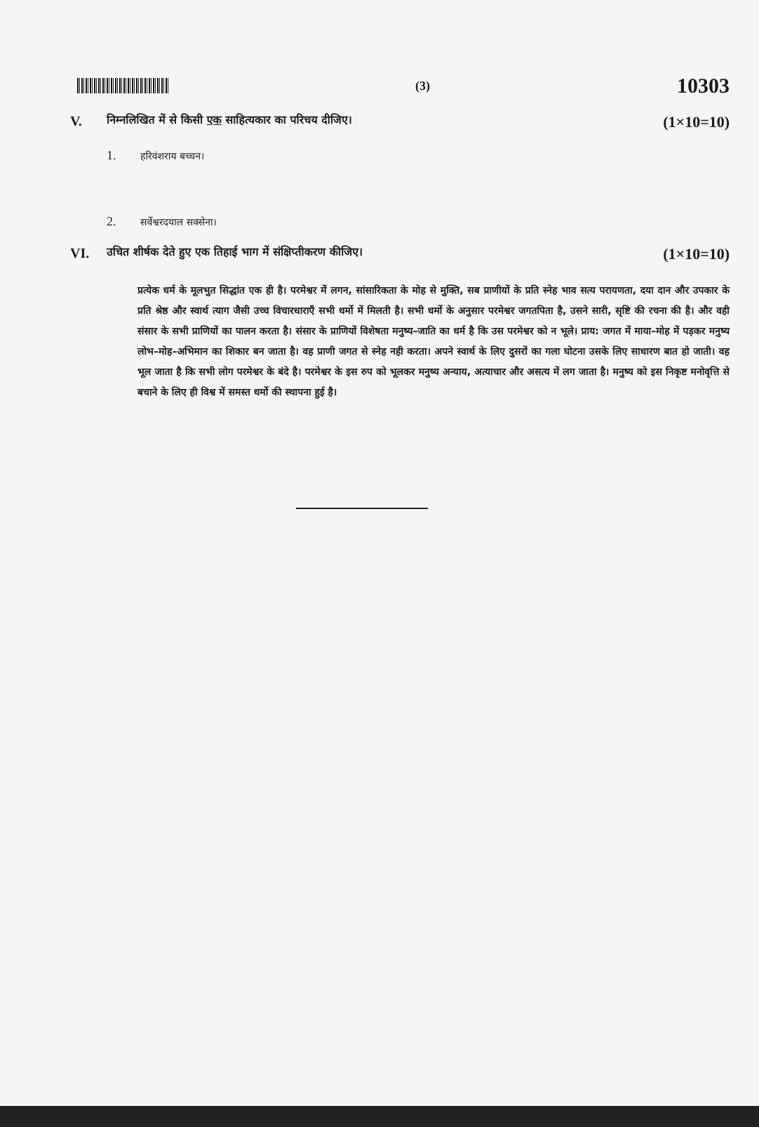(3)
10303
V.
निम्नलिखित में से किसी एक साहित्यकार का परिचय दीजिए।
(1×10=10)
1. हरिवंशराय बच्चन।
2. सर्वेश्वरदयाल सक्सेना।
VI.
उचित शीर्षक देते हुए एक तिहाई भाग में संक्षिप्तीकरण कीजिए।
(1×10=10)
प्रत्येक धर्म के मूलभुत सिद्धांत एक ही है। परमेश्वर में लगन, सांसारिकता के मोह से मुक्ति, सब प्राणीयों के प्रति स्नेह भाव सत्य परायणता, दया दान और उपकार के प्रति श्रेष्ठ और स्वार्थ त्याग जैसी उच्च विचारधाराएँ सभी धर्मो में मिलती है। सभी धर्मो के अनुसार परमेश्वर जगतपिता है, उसने सारी, सृष्टि की रचना की है। और वही संसार के सभी प्राणियों का पालन करता है। संसार के प्राणियों विशेषता मनुष्य–जाति का धर्म है कि उस परमेश्वर को न भूले। प्राय: जगत में माया–मोह में पड़कर मनुष्य लोभ–मोह–अभिमान का शिकार बन जाता है। वह प्राणी जगत से स्नेह नही करता। अपने स्वार्थ के लिए दुसरों का गला घोटना उसके लिए साधारण बात हो जाती। वह भूल जाता है कि सभी लोग परमेश्वर के बंदे है। परमेश्वर के इस रुप को भूलकर मनुष्य अन्याय, अत्याचार और असत्य में लग जाता है। मनुष्य को इस निकृष्ट मनोवृत्ति से बचाने के लिए ही विश्व में समस्त धर्मो की स्थापना हुई है।